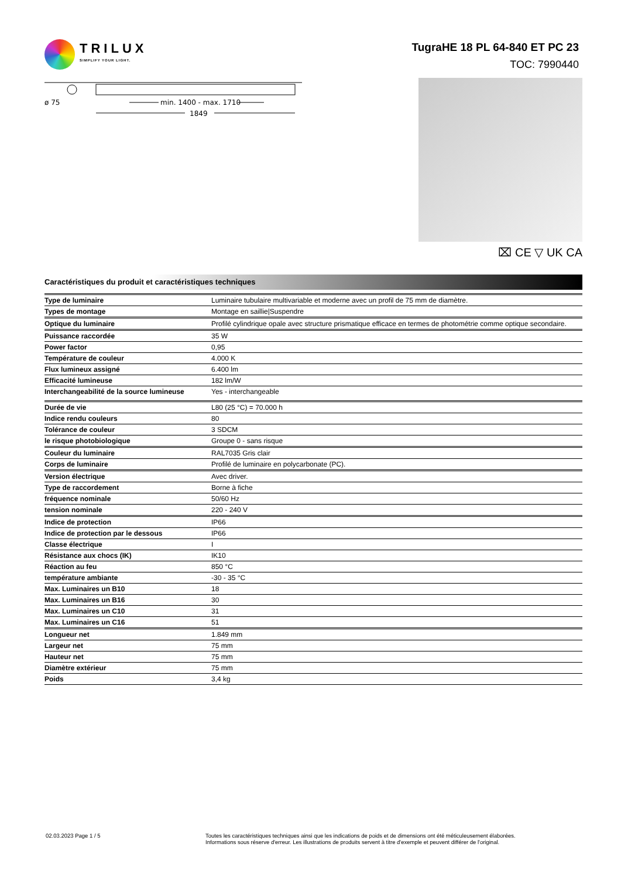TRILUX
SIMPLIFY YOUR LIGHT.
TugraHE 18 PL 64-840 ET PC 23
TOC: 7990440
ø 75
min. 1400 - max. 1710
1849
⌧ CE ▽ UK CA
Caractéristiques du produit et caractéristiques techniques
| Type de luminaire | Luminaire tubulaire multivariable et moderne avec un profil de 75 mm de diamètre. |
| Types de montage | Montage en saillie/Suspendre |
| Optique du luminaire | Profilé cylindrique opale avec structure prismatique efficace en termes de photométrie comme optique secondaire. |
| Puissance raccordée | 35 W |
| Power factor | 0,95 |
| Température de couleur | 4.000 K |
| Flux lumineux assigné | 6.400 lm |
| Efficacité lumineuse | 182 lm/W |
| Interchangeabilité de la source lumineuse | Yes - interchangeable |
| Durée de vie | L80 (25 °C) = 70.000 h |
| Indice rendu couleurs | 80 |
| Tolérance de couleur | 3 SDCM |
| le risque photobiologique | Groupe 0 - sans risque |
| Couleur du luminaire | RAL7035 Gris clair |
| Corps de luminaire | Profilé de luminaire en polycarbonate (PC). |
| Version électrique | Avec driver. |
| Type de raccordement | Borne à fiche |
| fréquence nominale | 50/60 Hz |
| tension nominale | 220 - 240 V |
| Indice de protection | IP66 |
| Indice de protection par le dessous | IP66 |
| Classe électrique | I |
| Résistance aux chocs (IK) | IK10 |
| Réaction au feu | 850 °C |
| température ambiante | -30 - 35 °C |
| Max. Luminaires un B10 | 18 |
| Max. Luminaires un B16 | 30 |
| Max. Luminaires un C10 | 31 |
| Max. Luminaires un C16 | 51 |
| Longueur net | 1.849 mm |
| Largeur net | 75 mm |
| Hauteur net | 75 mm |
| Diamètre extérieur | 75 mm |
| Poids | 3,4 kg |
02.03.2023 Page 1 / 5 Toutes les caractéristiques techniques ainsi que les indications de poids et de dimensions ont été méticuleusement élaborées.
Informations sous réserve d'erreur. Les illustrations de produits servent à titre d'exemple et peuvent différer de l'original.